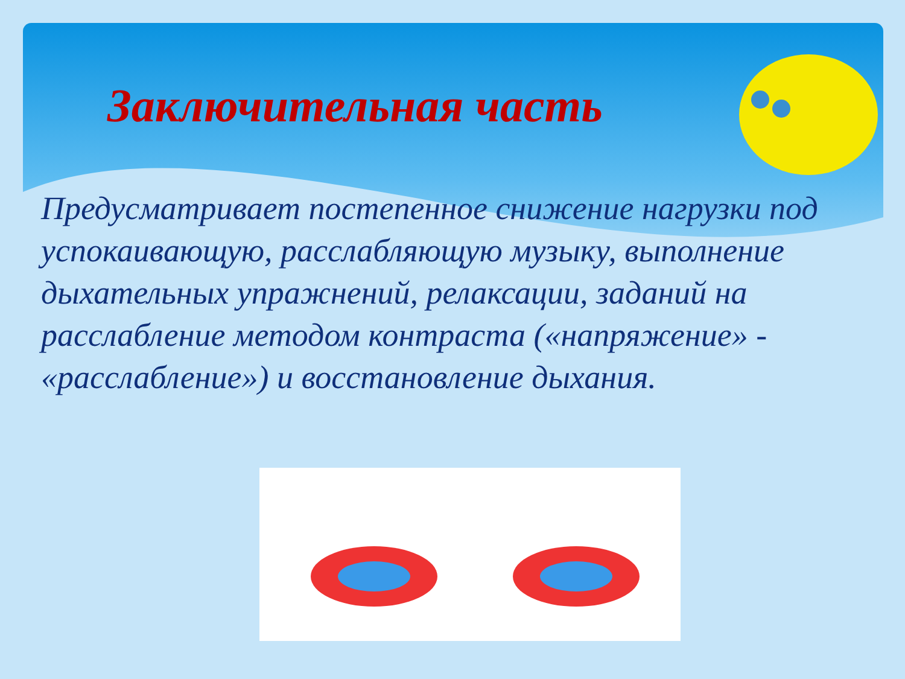Заключительная часть
Предусматривает постепенное снижение нагрузки под успокаивающую, расслабляющую музыку, выполнение дыхательных упражнений, релаксации, заданий на расслабление методом контраста («напряжение» - «расслабление») и восстановление дыхания.